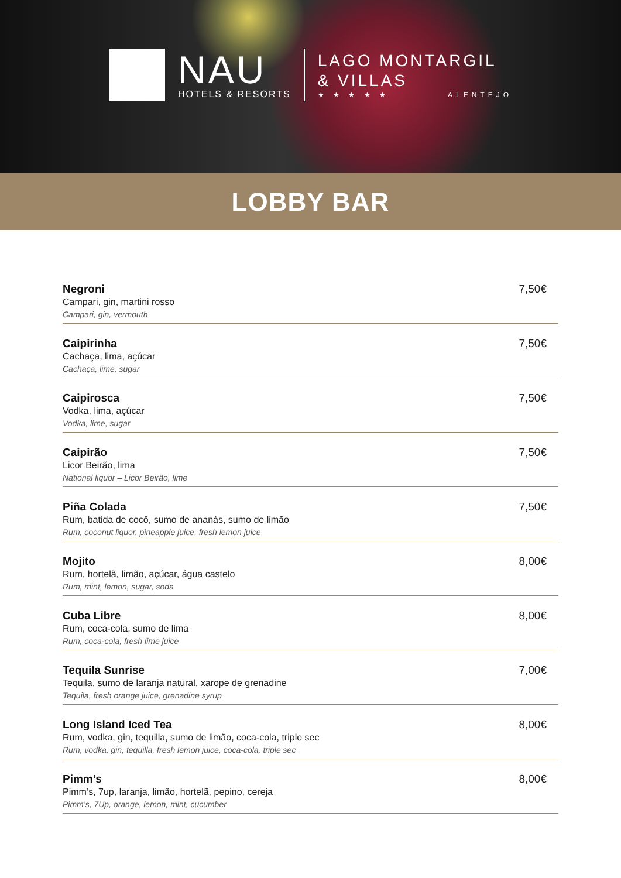NAU
HOTELS & RESORTS
LAGO MONTARGIL
& VILLAS
★ ★ ★ ★ ★ ALENTEJO
LOBBY BAR
Negroni
Campari, gin, martini rosso
Campari, gin, vermouth
7,50€
Caipirinha
Cachaça, lima, açúcar
Cachaça, lime, sugar
7,50€
Caipirosca
Vodka, lima, açúcar
Vodka, lime, sugar
7,50€
Caipirão
Licor Beirão, lima
National liquor – Licor Beirão, lime
7,50€
Piña Colada
Rum, batida de cocô, sumo de ananás, sumo de limão
Rum, coconut liquor, pineapple juice, fresh lemon juice
7,50€
Mojito
Rum, hortelã, limão, açúcar, água castelo
Rum, mint, lemon, sugar, soda
8,00€
Cuba Libre
Rum, coca-cola, sumo de lima
Rum, coca-cola, fresh lime juice
8,00€
Tequila Sunrise
Tequila, sumo de laranja natural, xarope de grenadine
Tequila, fresh orange juice, grenadine syrup
7,00€
Long Island Iced Tea
Rum, vodka, gin, tequilla, sumo de limão, coca-cola, triple sec
Rum, vodka, gin, tequilla, fresh lemon juice, coca-cola, triple sec
8,00€
Pimm’s
Pimm’s, 7up, laranja, limão, hortelã, pepino, cereja
Pimm’s, 7Up, orange, lemon, mint, cucumber
8,00€